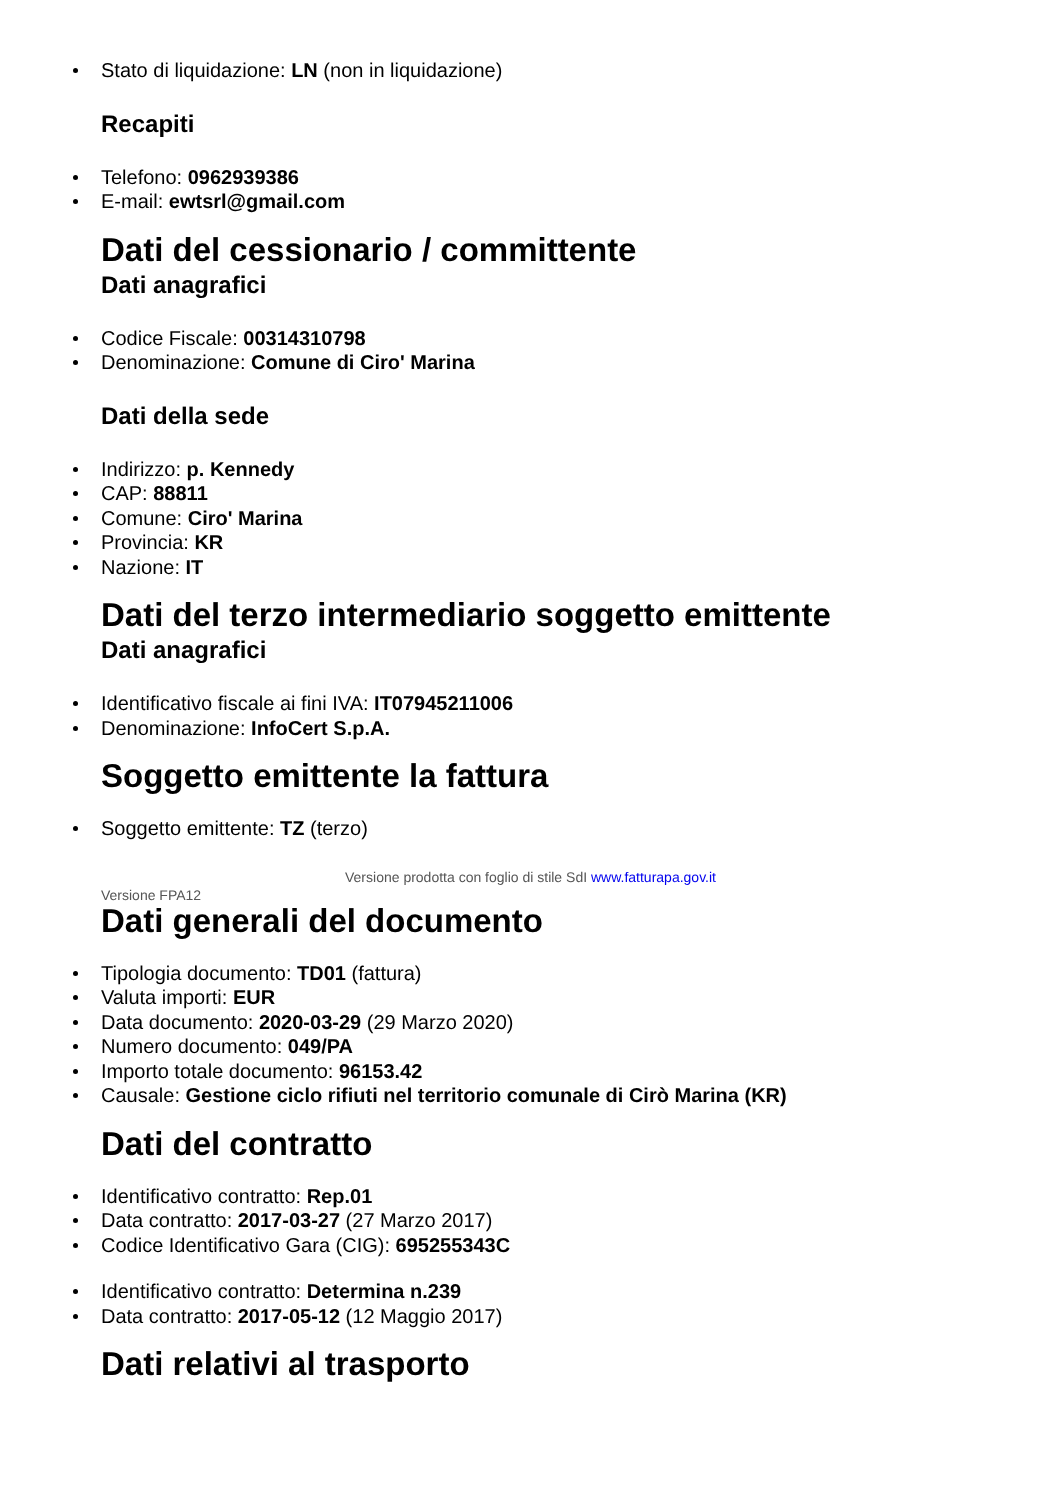Stato di liquidazione: LN (non in liquidazione)
Recapiti
Telefono: 0962939386
E-mail: ewtsrl@gmail.com
Dati del cessionario / committente
Dati anagrafici
Codice Fiscale: 00314310798
Denominazione: Comune di Ciro' Marina
Dati della sede
Indirizzo: p. Kennedy
CAP: 88811
Comune: Ciro' Marina
Provincia: KR
Nazione: IT
Dati del terzo intermediario soggetto emittente
Dati anagrafici
Identificativo fiscale ai fini IVA: IT07945211006
Denominazione: InfoCert S.p.A.
Soggetto emittente la fattura
Soggetto emittente: TZ (terzo)
Versione prodotta con foglio di stile SdI www.fatturapa.gov.it
Versione FPA12
Dati generali del documento
Tipologia documento: TD01 (fattura)
Valuta importi: EUR
Data documento: 2020-03-29 (29 Marzo 2020)
Numero documento: 049/PA
Importo totale documento: 96153.42
Causale: Gestione ciclo rifiuti nel territorio comunale di Cirò Marina (KR)
Dati del contratto
Identificativo contratto: Rep.01
Data contratto: 2017-03-27 (27 Marzo 2017)
Codice Identificativo Gara (CIG): 695255343C
Identificativo contratto: Determina n.239
Data contratto: 2017-05-12 (12 Maggio 2017)
Dati relativi al trasporto